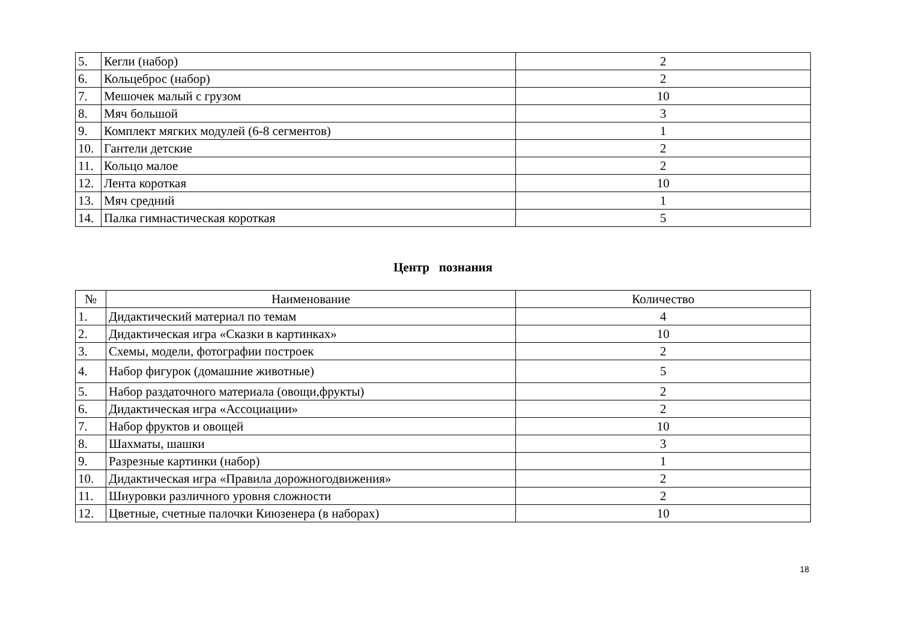| 5. | Кегли (набор) | 2 |
| 6. | Кольцеброс (набор) | 2 |
| 7. | Мешочек малый с грузом | 10 |
| 8. | Мяч большой | 3 |
| 9. | Комплект мягких модулей (6-8 сегментов) | 1 |
| 10. | Гантели детские | 2 |
| 11. | Кольцо малое | 2 |
| 12. | Лента короткая | 10 |
| 13. | Мяч средний | 1 |
| 14. | Палка гимнастическая короткая | 5 |
Центр познания
| № | Наименование | Количество |
| --- | --- | --- |
| 1. | Дидактический материал по темам | 4 |
| 2. | Дидактическая игра «Сказки в картинках» | 10 |
| 3. | Схемы, модели, фотографии построек | 2 |
| 4. | Набор фигурок (домашние животные) | 5 |
| 5. | Набор раздаточного материала (овощи,фрукты) | 2 |
| 6. | Дидактическая игра «Ассоциации» | 2 |
| 7. | Набор фруктов и овощей | 10 |
| 8. | Шахматы, шашки | 3 |
| 9. | Разрезные картинки (набор) | 1 |
| 10. | Дидактическая игра «Правила дорожногодвижения» | 2 |
| 11. | Шнуровки различного уровня сложности | 2 |
| 12. | Цветные, счетные палочки Киюзенера (в наборах) | 10 |
18